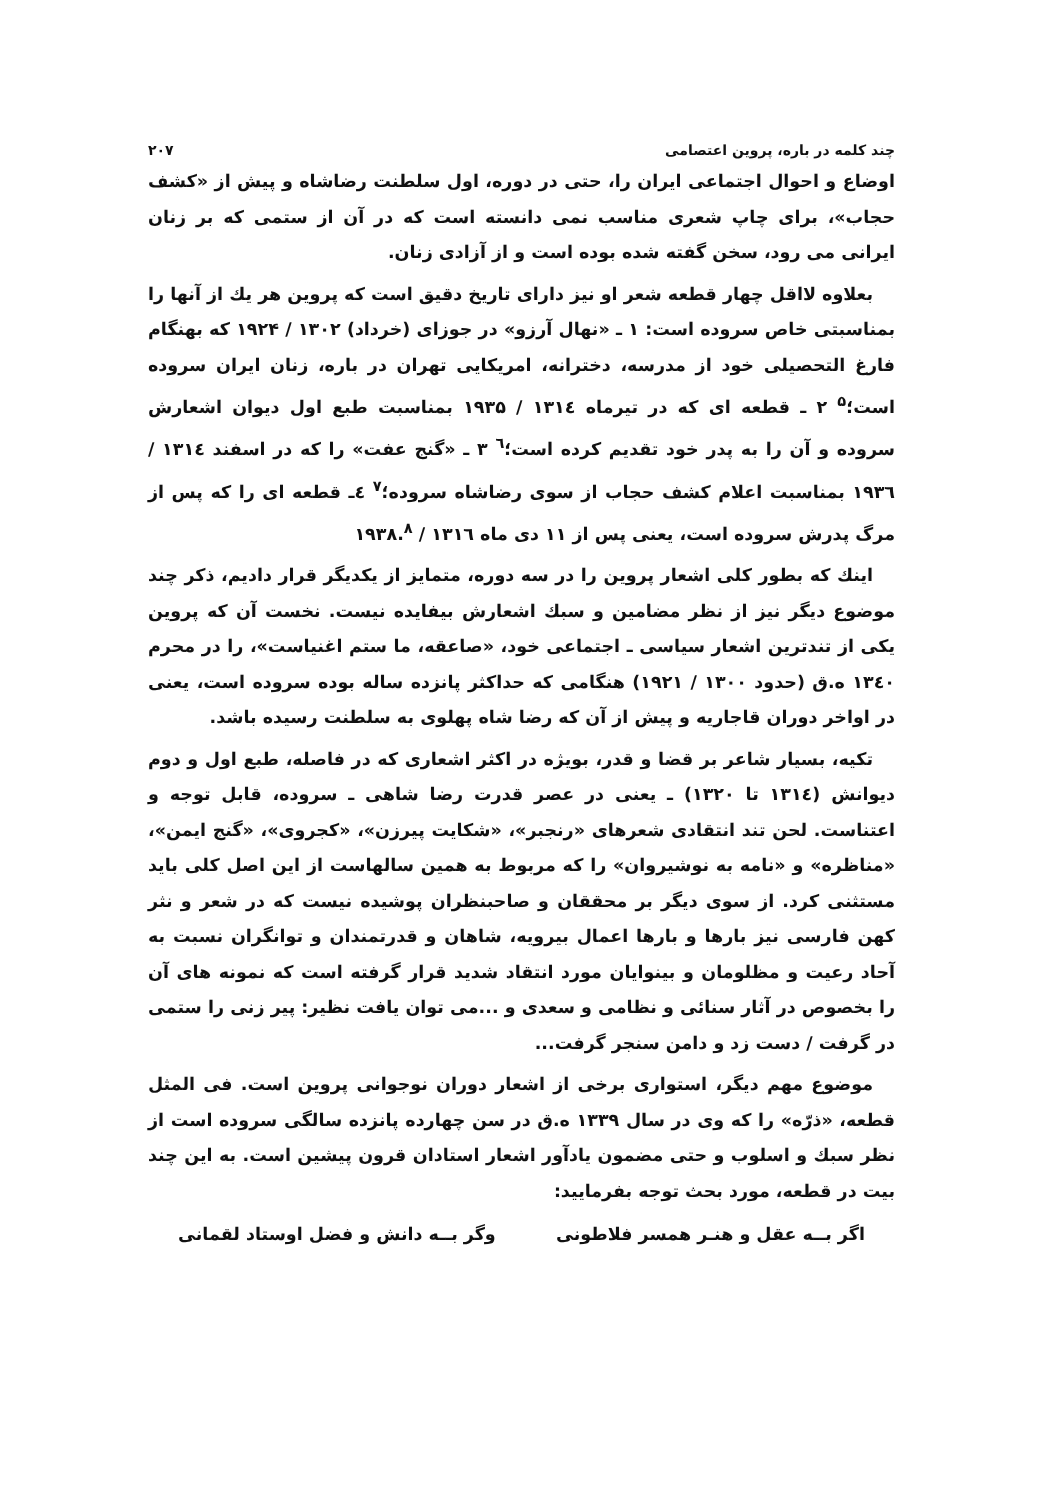چند کلمه در باره، پروین اعتصامی ۲۰۷
اوضاع و احوال اجتماعی ایران را، حتی در دوره، اول سلطنت رضاشاه و پیش از «کشف حجاب»، برای چاپ شعری مناسب نمی دانسته است که در آن از ستمی که بر زنان ایرانی می رود، سخن گفته شده بوده است و از آزادی زنان.
بعلاوه لااقل چهار قطعه شعر او نیز دارای تاریخ دقیق است که پروین هر یك از آنها را بمناسبتی خاص سروده است: ۱ ـ «نهال آرزو» در جوزای (خرداد) ۱۳۰۲ / ۱۹۲۴ که بهنگام فارغ التحصیلی خود از مدرسه، دخترانه، امریکایی تهران در باره، زنان ایران سروده است؛<sup>۵</sup> ۲ ـ قطعه ای که در تیرماه ۱۳۱٤ / ۱۹۳۵ بمناسبت طبع اول دیوان اشعارش سروده و آن را به پدر خود تقدیم کرده است؛<sup>٦</sup> ۳ ـ «گنج عفت» را که در اسفند ۱۳۱٤ / ۱۹۳٦ بمناسبت اعلام کشف حجاب از سوی رضاشاه سروده؛<sup>۷</sup> ٤ـ قطعه ای را که پس از مرگ پدرش سروده است، یعنی پس از ۱۱ دی ماه ۱۳۱٦ / ۱۹۳۸.<sup>۸</sup>
اینك که بطور کلی اشعار پروین را در سه دوره، متمایز از یکدیگر قرار دادیم، ذکر چند موضوع دیگر نیز از نظر مضامین و سبك اشعارش بیفایده نیست. نخست آن که پروین یکی از تندترین اشعار سیاسی ـ اجتماعی خود، «صاعقه، ما ستم اغنیاست»، را در محرم ۱۳٤۰ ه.ق (حدود ۱۳۰۰ / ۱۹۲۱) هنگامی که حداکثر پانزده ساله بوده سروده است، یعنی در اواخر دوران قاجاریه و پیش از آن که رضا شاه پهلوی به سلطنت رسیده باشد.
تکیه، بسیار شاعر بر قضا و قدر، بویژه در اکثر اشعاری که در فاصله، طبع اول و دوم دیوانش (۱۳۱٤ تا ۱۳۲۰) ـ یعنی در عصر قدرت رضا شاهی ـ سروده، قابل توجه و اعتناست. لحن تند انتقادی شعرهای «رنجبر»، «شکایت پیرزن»، «کجروی»، «گنج ایمن»، «مناظره» و «نامه به نوشیروان» را که مربوط به همین سالهاست از این اصل کلی باید مستثنی کرد. از سوی دیگر بر محققان و صاحبنظران پوشیده نیست که در شعر و نثر کهن فارسی نیز بارها و بارها اعمال بیرویه، شاهان و قدرتمندان و توانگران نسبت به آحاد رعیت و مظلومان و بینوایان مورد انتقاد شدید قرار گرفته است که نمونه های آن را بخصوص در آثار سنائی و نظامی و سعدی و ...می توان یافت نظیر: پیر زنی را ستمی در گرفت / دست زد و دامن سنجر گرفت...
موضوع مهم دیگر، استواری برخی از اشعار دوران نوجوانی پروین است. فی المثل قطعه، «ذرّه» را که وی در سال ۱۳۳۹ ه.ق در سن چهارده پانزده سالگی سروده است از نظر سبك و اسلوب و حتی مضمون یادآور اشعار استادان قرون پیشین است. به این چند بیت در قطعه، مورد بحث توجه بفرمایید:
اگر بــه عقل و هنـر همسر فلاطونی وگر بــه دانش و فضل اوستاد لقمانی